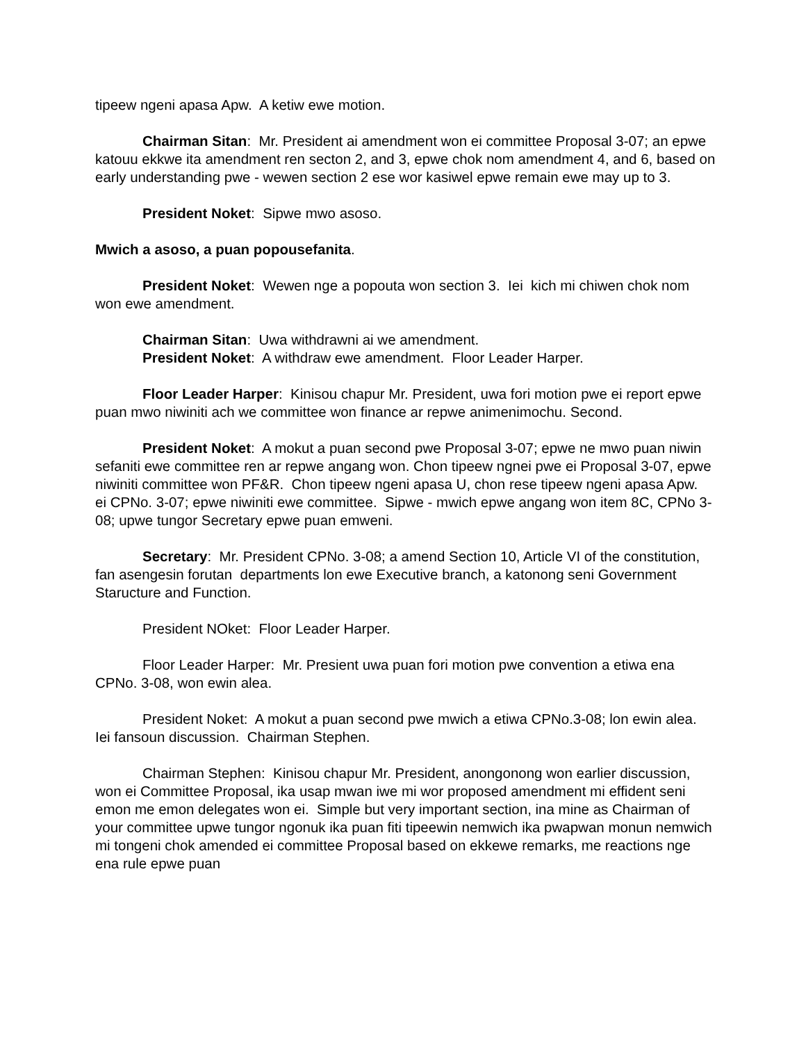tipeew ngeni apasa Apw. A ketiw ewe motion.
Chairman Sitan: Mr. President ai amendment won ei committee Proposal 3-07; an epwe katouu ekkwe ita amendment ren secton 2, and 3, epwe chok nom amendment 4, and 6, based on early understanding pwe - wewen section 2 ese wor kasiwel epwe remain ewe may up to 3.
President Noket: Sipwe mwo asoso.
Mwich a asoso, a puan popousefanita.
President Noket: Wewen nge a popouta won section 3. Iei kich mi chiwen chok nom won ewe amendment.
Chairman Sitan: Uwa withdrawni ai we amendment.
President Noket: A withdraw ewe amendment. Floor Leader Harper.
Floor Leader Harper: Kinisou chapur Mr. President, uwa fori motion pwe ei report epwe puan mwo niwiniti ach we committee won finance ar repwe animenimochu. Second.
President Noket: A mokut a puan second pwe Proposal 3-07; epwe ne mwo puan niwin sefaniti ewe committee ren ar repwe angang won. Chon tipeew ngnei pwe ei Proposal 3-07, epwe niwiniti committee won PF&R. Chon tipeew ngeni apasa U, chon rese tipeew ngeni apasa Apw. ei CPNo. 3-07; epwe niwiniti ewe committee. Sipwe - mwich epwe angang won item 8C, CPNo 3-08; upwe tungor Secretary epwe puan emweni.
Secretary: Mr. President CPNo. 3-08; a amend Section 10, Article VI of the constitution, fan asengesin forutan departments lon ewe Executive branch, a katonong seni Government Staructure and Function.
President NOket: Floor Leader Harper.
Floor Leader Harper: Mr. Presient uwa puan fori motion pwe convention a etiwa ena CPNo. 3-08, won ewin alea.
President Noket: A mokut a puan second pwe mwich a etiwa CPNo.3-08; lon ewin alea. Iei fansoun discussion. Chairman Stephen.
Chairman Stephen: Kinisou chapur Mr. President, anongonong won earlier discussion, won ei Committee Proposal, ika usap mwan iwe mi wor proposed amendment mi effident seni emon me emon delegates won ei. Simple but very important section, ina mine as Chairman of your committee upwe tungor ngonuk ika puan fiti tipeewin nemwich ika pwapwan monun nemwich mi tongeni chok amended ei committee Proposal based on ekkewe remarks, me reactions nge ena rule epwe puan